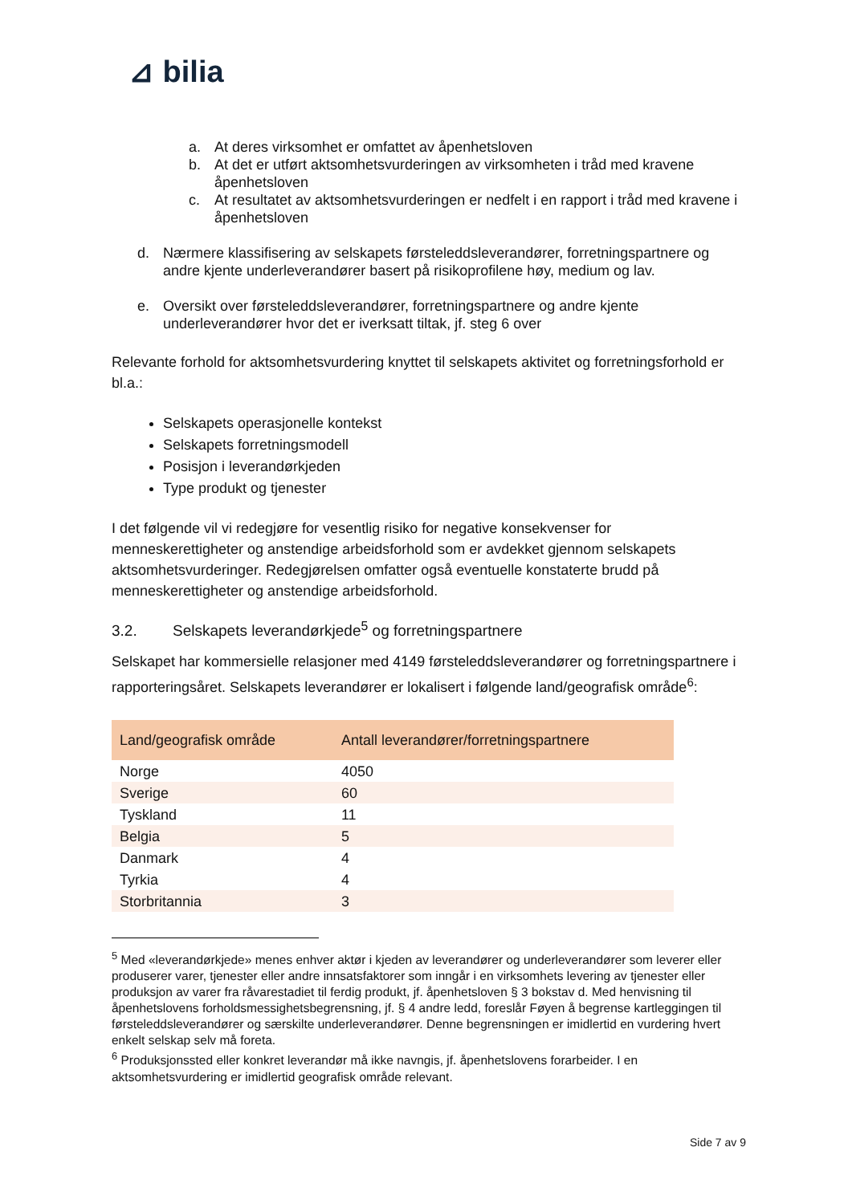⊿ bilia
a. At deres virksomhet er omfattet av åpenhetsloven
b. At det er utført aktsomhetsvurderingen av virksomheten i tråd med kravene åpenhetsloven
c. At resultatet av aktsomhetsvurderingen er nedfelt i en rapport i tråd med kravene i åpenhetsloven
d. Nærmere klassifisering av selskapets førsteleddsleverandører, forretningspartnere og andre kjente underleverandører basert på risikoprofilene høy, medium og lav.
e. Oversikt over førsteleddsleverandører, forretningspartnere og andre kjente underleverandører hvor det er iverksatt tiltak, jf. steg 6 over
Relevante forhold for aktsomhetsvurdering knyttet til selskapets aktivitet og forretningsforhold er bl.a.:
Selskapets operasjonelle kontekst
Selskapets forretningsmodell
Posisjon i leverandørkjeden
Type produkt og tjenester
I det følgende vil vi redegjøre for vesentlig risiko for negative konsekvenser for menneskerettigheter og anstendige arbeidsforhold som er avdekket gjennom selskapets aktsomhetsvurderinger. Redegjørelsen omfatter også eventuelle konstaterte brudd på menneskerettigheter og anstendige arbeidsforhold.
3.2. Selskapets leverandørkjede<sup>5</sup> og forretningspartnere
Selskapet har kommersielle relasjoner med 4149 førsteleddsleverandører og forretningspartnere i rapporteringsåret. Selskapets leverandører er lokalisert i følgende land/geografisk område<sup>6</sup>:
| Land/geografisk område | Antall leverandører/forretningspartnere |
| --- | --- |
| Norge | 4050 |
| Sverige | 60 |
| Tyskland | 11 |
| Belgia | 5 |
| Danmark | 4 |
| Tyrkia | 4 |
| Storbritannia | 3 |
<sup>5</sup> Med «leverandørkjede» menes enhver aktør i kjeden av leverandører og underleverandører som leverer eller produserer varer, tjenester eller andre innsatsfaktorer som inngår i en virksomhets levering av tjenester eller produksjon av varer fra råvarestadiet til ferdig produkt, jf. åpenhetsloven § 3 bokstav d. Med henvisning til åpenhetslovens forholdsmessighetsbegrensning, jf. § 4 andre ledd, foreslår Føyen å begrense kartleggingen til førsteleddsleverandører og særskilte underleverandører. Denne begrensningen er imidlertid en vurdering hvert enkelt selskap selv må foreta.
<sup>6</sup> Produksjonssted eller konkret leverandør må ikke navngis, jf. åpenhetslovens forarbeider. I en aktsomhetsvurdering er imidlertid geografisk område relevant.
Side 7 av 9